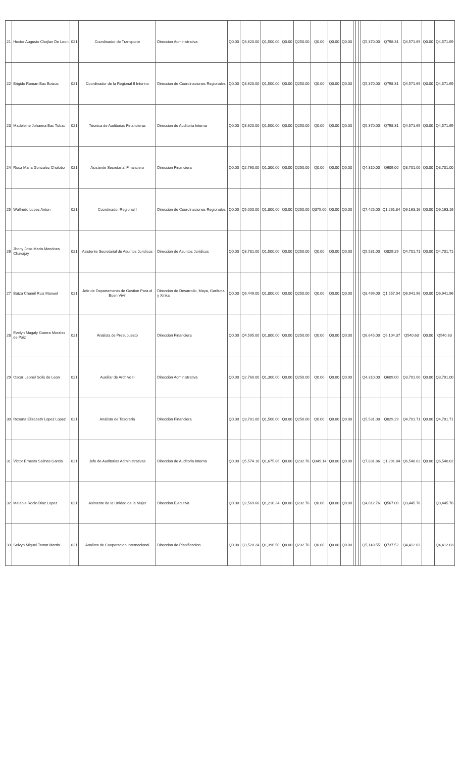| 21 | Hector Augusto Chojlan De Leon | 021 | Coordinador de Transporte | Direccion Administrativa | Q0.00 | Q3,620.00 | Q1,500.00 | Q0.00 | Q250.00 | Q0.00 | Q0.00 | Q0.00 | | | | Q5,370.00 | Q798.31 | Q4,571.69 | Q0.00 | Q4,571.69 |
| 22 | Brigido Roman Bac Botzoc | 021 | Coordinador de la Regional II Interino | Direccion de Coordinaciones Regionales | Q0.00 | Q3,620.00 | Q1,500.00 | Q0.00 | Q250.00 | Q0.00 | Q0.00 | Q0.00 | | | | Q5,370.00 | Q798.31 | Q4,571.69 | Q0.00 | Q4,571.69 |
| 23 | Madeleine Johanna Bac Tubac | 021 | Técnica de Auditorias Financieras | Direccion de Auditoria Interna | Q0.00 | Q3,620.00 | Q1,500.00 | Q0.00 | Q250.00 | Q0.00 | Q0.00 | Q0.00 | | | | Q5,370.00 | Q798.31 | Q4,571.69 | Q0.00 | Q4,571.69 |
| 24 | Rosa Maria Gonzalez Cholotio | 021 | Asistente Secretarial Financiero | Direccion Financiera | Q0.00 | Q2,760.00 | Q1,300.00 | Q0.00 | Q250.00 | Q0.00 | Q0.00 | Q0.00 | | | | Q4,310.00 | Q609.00 | Q3,701.00 | Q0.00 | Q3,701.00 |
| 25 | Walfredo Lopez Anton | 021 | Coordinador Regional I | Dirección de Coordinaciones Regionales | Q0.00 | Q5,000.00 | Q1,800.00 | Q0.00 | Q250.00 | Q375.00 | Q0.00 | Q0.00 | | | | Q7,425.00 | Q1,261.84 | Q6,163.16 | Q0.00 | Q6,163.16 |
| 26 | Jhony Jose Maria Mendoza Chavajay | 021 | Asistente Secretarial de Asuntos Juridicos | Dirección de Asuntos Jurídicos | Q0.00 | Q3,781.00 | Q1,500.00 | Q0.00 | Q250.00 | Q0.00 | Q0.00 | Q0.00 | | | | Q5,531.00 | Q829.29 | Q4,701.71 | Q0.00 | Q4,701.71 |
| 27 | Batza Chumil Ruiz Manuel | 021 | Jefe de Departamento de Gestion Para el Buen Vivir | Dirección de Desarrollo, Maya, Garifuna y Xinka | Q0.00 | Q6,449.00 | Q1,800.00 | Q0.00 | Q250.00 | Q0.00 | Q0.00 | Q0.00 | | | | Q8,499.00 | Q1,557.04 | Q6,941.96 | Q0.00 | Q6,941.96 |
| 28 | Evelyn Magaly Guerra Morales de Paiz | 021 | Analista de Presupuesto | Dirección Financiera | Q0.00 | Q4,595.00 | Q1,800.00 | Q0.00 | Q250.00 | Q0.00 | Q0.00 | Q0.00 | | | | Q6,645.00 | Q6,104.37 | Q540.63 | Q0.00 | Q540.63 |
| 29 | Oscar Leonel Solis de Leon | 021 | Auxiliar de Archivo II | Dirección Administrativa | Q0.00 | Q2,760.00 | Q1,300.00 | Q0.00 | Q250.00 | Q0.00 | Q0.00 | Q0.00 | | | | Q4,310.00 | Q609.00 | Q3,701.00 | Q0.00 | Q3,701.00 |
| 30 | Roxana Elizabeth Lopez Lopez | 021 | Analista de Tesoreria | Dirección Financiera | Q0.00 | Q3,781.00 | Q1,500.00 | Q0.00 | Q250.00 | Q0.00 | Q0.00 | Q0.00 | | | | Q5,531.00 | Q829.29 | Q4,701.71 | Q0.00 | Q4,701.71 |
| 31 | Victor Ernesto Salinas Garcia | 021 | Jefe de Auditorias Administrativas | Direccion de Auditoria Interna | Q0.00 | Q5,574.10 | Q1,675.86 | Q0.00 | Q232.76 | Q349.14 | Q0.00 | Q0.00 | | | | Q7,831.86 | Q1,291.84 | Q6,540.02 | Q0.00 | Q6,540.02 |
| 32 | Melanie Rocio Diaz Lopez | 021 | Asistente de la Unidad de la Mujer | Direccion Ejecutiva | Q0.00 | Q2,569.66 | Q1,210.34 | Q0.00 | Q232.76 | Q0.00 | Q0.00 | Q0.00 | | | | Q4,012.76 | Q567.00 | Q3,445.76 | | Q3,445.76 |
| 33 | Selvyn Miguel Tamat Martin | 021 | Analista de Cooperacion Internacional | Direccion de Planificacion | Q0.00 | Q3,520.24 | Q1,396.50 | Q0.00 | Q232.76 | Q0.00 | Q0.00 | Q0.00 | | | | Q5,149.55 | Q737.52 | Q4,412.03 | | Q4,412.03 |